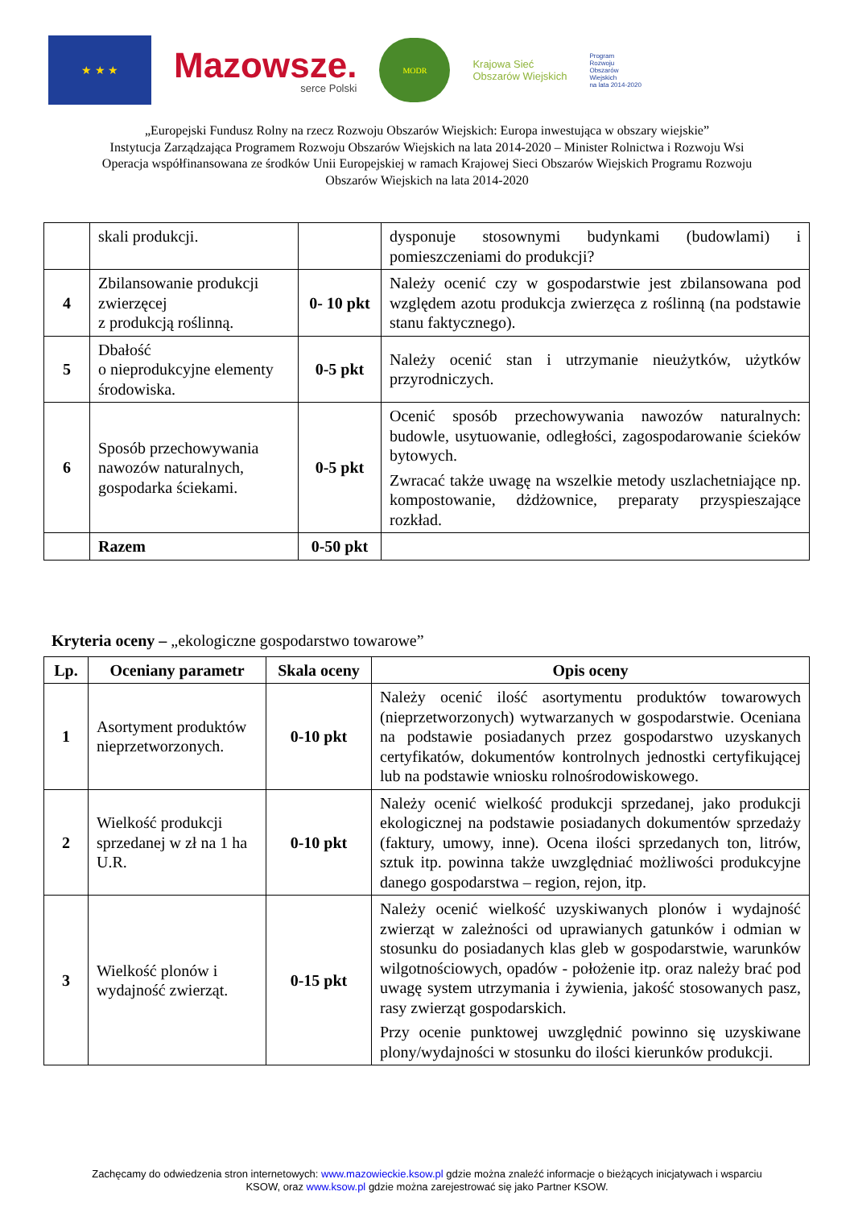★ ★ ★
Mazowsze.
serce Polski
MODR
Krajowa Sieć
Obszarów Wiejskich
Program
Rozwoju
Obszarów
Wiejskich
na lata 2014-2020
„Europejski Fundusz Rolny na rzecz Rozwoju Obszarów Wiejskich: Europa inwestująca w obszary wiejskie”
Instytucja Zarządzająca Programem Rozwoju Obszarów Wiejskich na lata 2014-2020 – Minister Rolnictwa i Rozwoju Wsi
Operacja współfinansowana ze środków Unii Europejskiej w ramach Krajowej Sieci Obszarów Wiejskich Programu Rozwoju
Obszarów Wiejskich na lata 2014-2020
| | skali produkcji. | | dysponuje stosownymi budynkami (budowlami) i pomieszczeniami do produkcji? |
| 4 | Zbilansowanie produkcji zwierzęcej z produkcją roślinną. | 0- 10 pkt | Należy ocenić czy w gospodarstwie jest zbilansowana pod względem azotu produkcja zwierzęca z roślinną (na podstawie stanu faktycznego). |
| 5 | Dbałość o nieprodukcyjne elementy środowiska. | 0-5 pkt | Należy ocenić stan i utrzymanie nieużytków, użytków przyrodniczych. |
| 6 | Sposób przechowywania nawozów naturalnych, gospodarka ściekami. | 0-5 pkt | Ocenić sposób przechowywania nawozów naturalnych: budowle, usytuowanie, odległości, zagospodarowanie ścieków bytowych. Zwracać także uwagę na wszelkie metody uszlachetniające np. kompostowanie, dżdżownice, preparaty przyspieszające rozkład. |
| | Razem | 0-50 pkt | |
Kryteria oceny – „ekologiczne gospodarstwo towarowe”
| Lp. | Oceniany parametr | Skala oceny | Opis oceny |
| --- | --- | --- | --- |
| 1 | Asortyment produktów nieprzetworzonych. | 0-10 pkt | Należy ocenić ilość asortymentu produktów towarowych (nieprzetworzonych) wytwarzanych w gospodarstwie. Oceniana na podstawie posiadanych przez gospodarstwo uzyskanych certyfikatów, dokumentów kontrolnych jednostki certyfikującej lub na podstawie wniosku rolnośrodowiskowego. |
| 2 | Wielkość produkcji sprzedanej w zł na 1 ha U.R. | 0-10 pkt | Należy ocenić wielkość produkcji sprzedanej, jako produkcji ekologicznej na podstawie posiadanych dokumentów sprzedaży (faktury, umowy, inne). Ocena ilości sprzedanych ton, litrów, sztuk itp. powinna także uwzględniać możliwości produkcyjne danego gospodarstwa – region, rejon, itp. |
| 3 | Wielkość plonów i wydajność zwierząt. | 0-15 pkt | Należy ocenić wielkość uzyskiwanych plonów i wydajność zwierząt w zależności od uprawianych gatunków i odmian w stosunku do posiadanych klas gleb w gospodarstwie, warunków wilgotnościowych, opadów - położenie itp. oraz należy brać pod uwagę system utrzymania i żywienia, jakość stosowanych pasz, rasy zwierząt gospodarskich. Przy ocenie punktowej uwzględnić powinno się uzyskiwane plony/wydajności w stosunku do ilości kierunków produkcji. |
Zachęcamy do odwiedzenia stron internetowych: www.mazowieckie.ksow.pl gdzie można znaleźć informacje o bieżących inicjatywach i wsparciu
KSOW, oraz www.ksow.pl gdzie można zarejestrować się jako Partner KSOW.